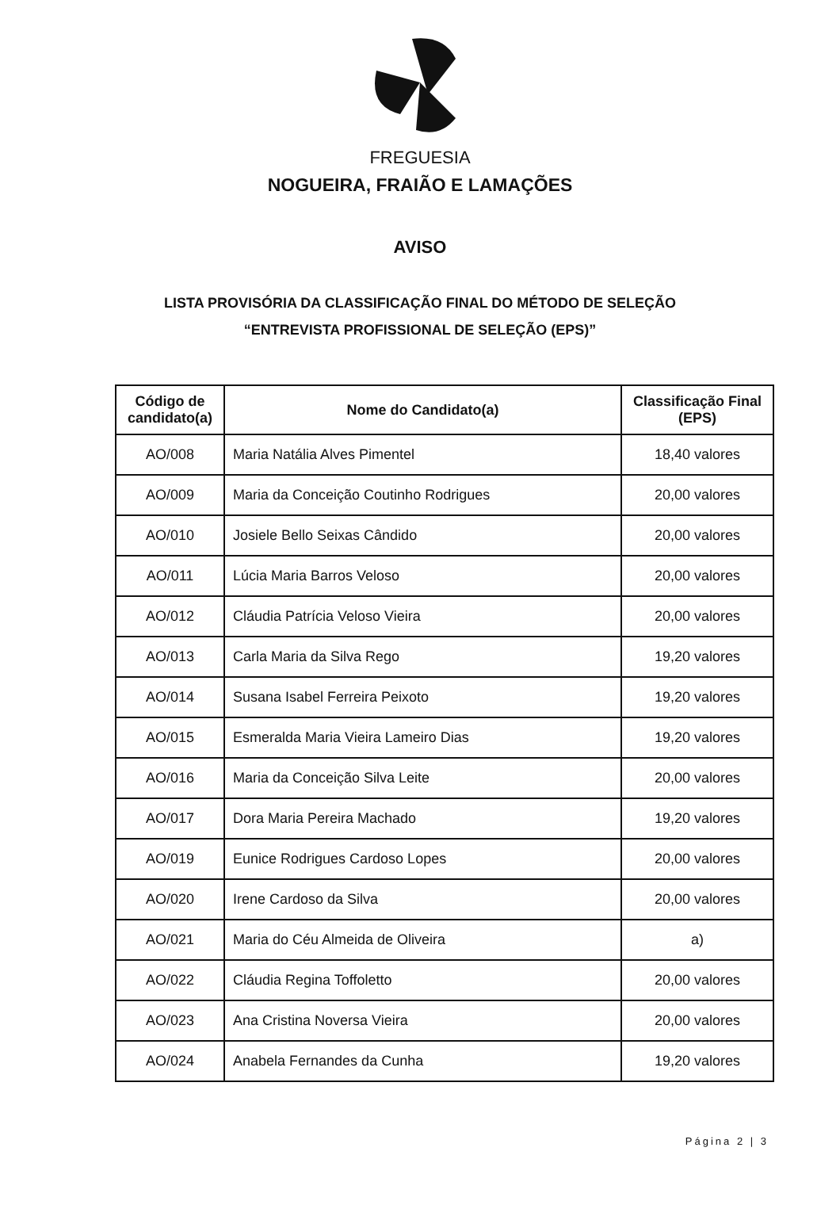FREGUESIA
NOGUEIRA, FRAIÃO E LAMAÇÕES
AVISO
LISTA PROVISÓRIA DA CLASSIFICAÇÃO FINAL DO MÉTODO DE SELEÇÃO
“ENTREVISTA PROFISSIONAL DE SELEÇÃO (EPS)”
| Código de candidato(a) | Nome do Candidato(a) | Classificação Final (EPS) |
| --- | --- | --- |
| AO/008 | Maria Natália Alves Pimentel | 18,40 valores |
| AO/009 | Maria da Conceição Coutinho Rodrigues | 20,00 valores |
| AO/010 | Josiele Bello Seixas Cândido | 20,00 valores |
| AO/011 | Lúcia Maria Barros Veloso | 20,00 valores |
| AO/012 | Cláudia Patrícia Veloso Vieira | 20,00 valores |
| AO/013 | Carla Maria da Silva Rego | 19,20 valores |
| AO/014 | Susana Isabel Ferreira Peixoto | 19,20 valores |
| AO/015 | Esmeralda Maria Vieira Lameiro Dias | 19,20 valores |
| AO/016 | Maria da Conceição Silva Leite | 20,00 valores |
| AO/017 | Dora Maria Pereira Machado | 19,20 valores |
| AO/019 | Eunice Rodrigues Cardoso Lopes | 20,00 valores |
| AO/020 | Irene Cardoso da Silva | 20,00 valores |
| AO/021 | Maria do Céu Almeida de Oliveira | a) |
| AO/022 | Cláudia Regina Toffoletto | 20,00 valores |
| AO/023 | Ana Cristina Noversa Vieira | 20,00 valores |
| AO/024 | Anabela Fernandes da Cunha | 19,20 valores |
Página 2 | 3